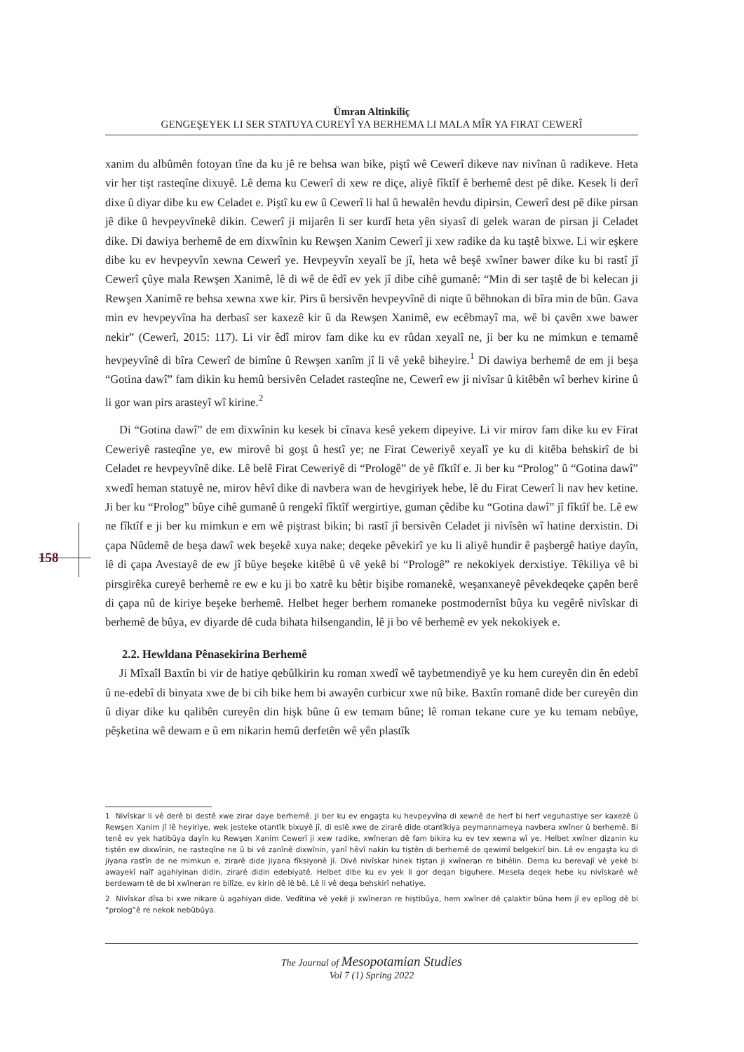Ümran Altinkiliç
GENGEŞEYEK LI SER STATUYA CUREYÎ YA BERHEMA LI MALA MÎR YA FIRAT CEWERÎ
158
xanim du albûmên fotoyan tîne da ku jê re behsa wan bike, piştî wê Cewerî dikeve nav nivînan û radikeve. Heta vir her tişt rasteqîne dixuyê. Lê dema ku Cewerî di xew re diçe, aliyê fîktîf ê berhemê dest pê dike. Kesek li derî dixe û diyar dibe ku ew Celadet e. Piştî ku ew û Cewerî li hal û hewalên hevdu dipirsin, Cewerî dest pê dike pirsan jê dike û hevpeyvînekê dikin. Cewerî ji mijarên li ser kurdî heta yên siyasî di gelek waran de pirsan ji Celadet dike. Di dawiya berhemê de em dixwînin ku Rewşen Xanim Cewerî ji xew radike da ku taştê bixwe. Li wir eşkere dibe ku ev hevpeyvîn xewna Cewerî ye. Hevpeyvîn xeyalî be jî, heta wê beşê xwîner bawer dike ku bi rastî jî Cewerî çûye mala Rewşen Xanimê, lê di wê de êdî ev yek jî dibe cihê gumanê: “Min di ser taştê de bi kelecan ji Rewşen Xanimê re behsa xewna xwe kir. Pirs û bersivên hevpeyvînê di niqte û bêhnokan di bîra min de bûn. Gava min ev hevpeyvîna ha derbasî ser kaxezê kir û da Rewşen Xanimê, ew ecêbmayî ma, wê bi çavên xwe bawer nekir” (Cewerî, 2015: 117). Li vir êdî mirov fam dike ku ev rûdan xeyalî ne, ji ber ku ne mimkun e temamê hevpeyvînê di bîra Cewerî de bimîne û Rewşen xanîm jî li vê yekê biheyire.<sup>1</sup> Di dawiya berhemê de em ji beşa “Gotina dawî” fam dikin ku hemû bersivên Celadet rasteqîne ne, Cewerî ew ji nivîsar û kitêbên wî berhev kirine û li gor wan pirs arasteyî wî kirine.<sup>2</sup>
Di “Gotina dawî” de em dixwînin ku kesek bi cînava kesê yekem dipeyive. Li vir mirov fam dike ku ev Firat Ceweriyê rasteqîne ye, ew mirovê bi goşt û hestî ye; ne Firat Ceweriyê xeyalî ye ku di kitêba behskirî de bi Celadet re hevpeyvînê dike. Lê belê Firat Ceweriyê di “Prologê” de yê fîktîf e. Ji ber ku “Prolog” û “Gotina dawî” xwedî heman statuyê ne, mirov hêvî dike di navbera wan de hevgiriyek hebe, lê du Firat Cewerî li nav hev ketine. Ji ber ku “Prolog” bûye cihê gumanê û rengekî fîktîf wergirtiye, guman çêdibe ku “Gotina dawî” jî fîktîf be. Lê ew ne fîktîf e ji ber ku mimkun e em wê piştrast bikin; bi rastî jî bersivên Celadet ji nivîsên wî hatine derxistin. Di çapa Nûdemê de beşa dawî wek beşekê xuya nake; deqeke pêvekirî ye ku li aliyê hundir ê paşbergê hatiye dayîn, lê di çapa Avestayê de ew jî bûye beşeke kitêbê û vê yekê bi “Prologê” re nekokiyek derxistiye. Têkiliya vê bi pirsgirêka cureyê berhemê re ew e ku ji bo xatrê ku bêtir bişibe romanekê, weşanxaneyê pêvekdeqeke çapên berê di çapa nû de kiriye beşeke berhemê. Helbet heger berhem romaneke postmodernîst bûya ku vegêrê nivîskar di berhemê de bûya, ev diyarde dê cuda bihata hilsengandin, lê ji bo vê berhemê ev yek nekokiyek e.
2.2. Hewldana Pênasekirina Berhemê
Ji Mîxaîl Baxtîn bi vir de hatiye qebûlkirin ku roman xwedî wê taybetmendiyê ye ku hem cureyên din ên edebî û ne-edebî di binyata xwe de bi cih bike hem bi awayên curbicur xwe nû bike. Baxtîn romanê dide ber cureyên din û diyar dike ku qalibên cureyên din hişk bûne û ew temam bûne; lê roman tekane cure ye ku temam nebûye, pêşketina wê dewam e û em nikarin hemû derfetên wê yên plastîk
1 Nivîskar li vê derê bi destê xwe zirar daye berhemê. Ji ber ku ev engaşta ku hevpeyvîna di xewnê de herf bi herf veguhastiye ser kaxezê û Rewşen Xanim jî lê heyiriye, wek jesteke otantîk bixuyê jî, di eslê xwe de zirarê dide otantîkiya peymannameya navbera xwîner û berhemê. Bi tenê ev yek hatibûya dayîn ku Rewşen Xanim Cewerî ji xew radike, xwîneran dê fam bikira ku ev tev xewna wî ye. Helbet xwîner dizanin ku tiştên ew dixwînin, ne rasteqîne ne û bi vê zanînê dixwînin, yanî hêvî nakin ku tiştên di berhemê de qewimî belgekirî bin. Lê ev engaşta ku di jiyana rastîn de ne mimkun e, zirarê dide jiyana fîksiyonê jî. Divê nivîskar hinek tiştan ji xwîneran re bihêlin. Dema ku berevajî vê yekê bi awayekî naîf agahiyinan didin, zirarê didin edebiyatê. Helbet dibe ku ev yek li gor deqan biguhere. Mesela deqek hebe ku nivîskarê wê berdewam tê de bi xwîneran re bilîze, ev kirin dê lê bê. Lê li vê deqa behskirî nehatiye.
2 Nivîskar dîsa bi xwe nikare û agahiyan dide. Vedîtina vê yekê ji xwîneran re hiştibûya, hem xwîner dê çalaktir bûna hem jî ev epîlog dê bi “prolog”ê re nekok nebûbûya.
The Journal of Mesopotamian Studies
Vol 7 (1) Spring 2022